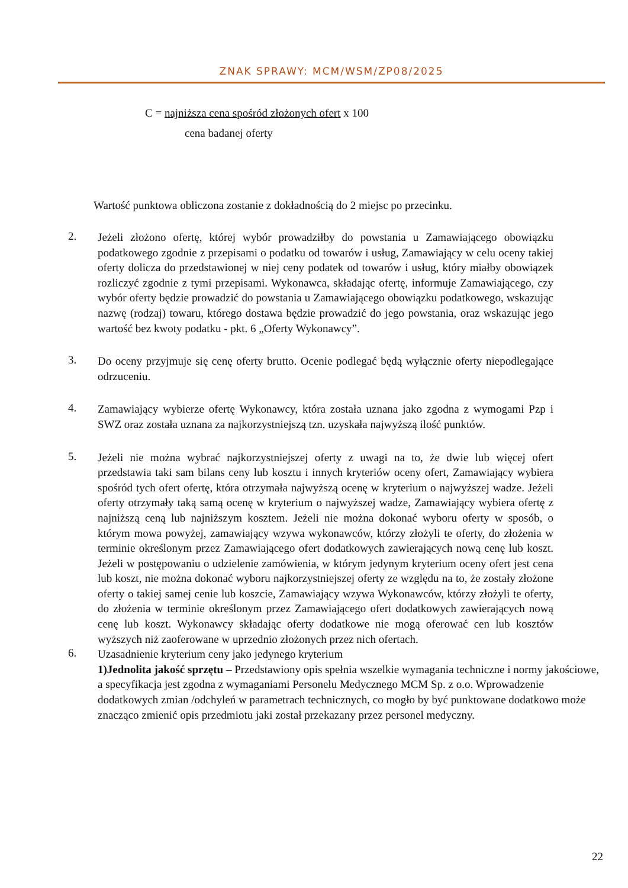ZNAK SPRAWY: MCM/WSM/ZP08/2025
C = najniższa cena spośród złożonych ofert x 100
cena badanej oferty
Wartość punktowa obliczona zostanie z dokładnością do 2 miejsc po przecinku.
2.
Jeżeli złożono ofertę, której wybór prowadziłby do powstania u Zamawiającego obowiązku podatkowego zgodnie z przepisami o podatku od towarów i usług, Zamawiający w celu oceny takiej oferty dolicza do przedstawionej w niej ceny podatek od towarów i usług, który miałby obowiązek rozliczyć zgodnie z tymi przepisami. Wykonawca, składając ofertę, informuje Zamawiającego, czy wybór oferty będzie prowadzić do powstania u Zamawiającego obowiązku podatkowego, wskazując nazwę (rodzaj) towaru, którego dostawa będzie prowadzić do jego powstania, oraz wskazując jego wartość bez kwoty podatku - pkt. 6 „Oferty Wykonawcy”.
3.
Do oceny przyjmuje się cenę oferty brutto. Ocenie podlegać będą wyłącznie oferty niepodlegające odrzuceniu.
4.
Zamawiający wybierze ofertę Wykonawcy, która została uznana jako zgodna z wymogami Pzp i SWZ oraz została uznana za najkorzystniejszą tzn. uzyskała najwyższą ilość punktów.
5.
Jeżeli nie można wybrać najkorzystniejszej oferty z uwagi na to, że dwie lub więcej ofert przedstawia taki sam bilans ceny lub kosztu i innych kryteriów oceny ofert, Zamawiający wybiera spośród tych ofert ofertę, która otrzymała najwyższą ocenę w kryterium o najwyższej wadze. Jeżeli oferty otrzymały taką samą ocenę w kryterium o najwyższej wadze, Zamawiający wybiera ofertę z najniższą ceną lub najniższym kosztem. Jeżeli nie można dokonać wyboru oferty w sposób, o którym mowa powyżej, zamawiający wzywa wykonawców, którzy złożyli te oferty, do złożenia w terminie określonym przez Zamawiającego ofert dodatkowych zawierających nową cenę lub koszt. Jeżeli w postępowaniu o udzielenie zamówienia, w którym jedynym kryterium oceny ofert jest cena lub koszt, nie można dokonać wyboru najkorzystniejszej oferty ze względu na to, że zostały złożone oferty o takiej samej cenie lub koszcie, Zamawiający wzywa Wykonawców, którzy złożyli te oferty, do złożenia w terminie określonym przez Zamawiającego ofert dodatkowych zawierających nową cenę lub koszt. Wykonawcy składając oferty dodatkowe nie mogą oferować cen lub kosztów wyższych niż zaoferowane w uprzednio złożonych przez nich ofertach.
6.
Uzasadnienie kryterium ceny jako jedynego kryterium
1)Jednolita jakość sprzętu – Przedstawiony opis spełnia wszelkie wymagania techniczne i normy jakościowe, a specyfikacja jest zgodna z wymaganiami Personelu Medycznego MCM Sp. z o.o. Wprowadzenie dodatkowych zmian /odchyleń w parametrach technicznych, co mogło by być punktowane dodatkowo może znacząco zmienić opis przedmiotu jaki został przekazany przez personel medyczny.
22